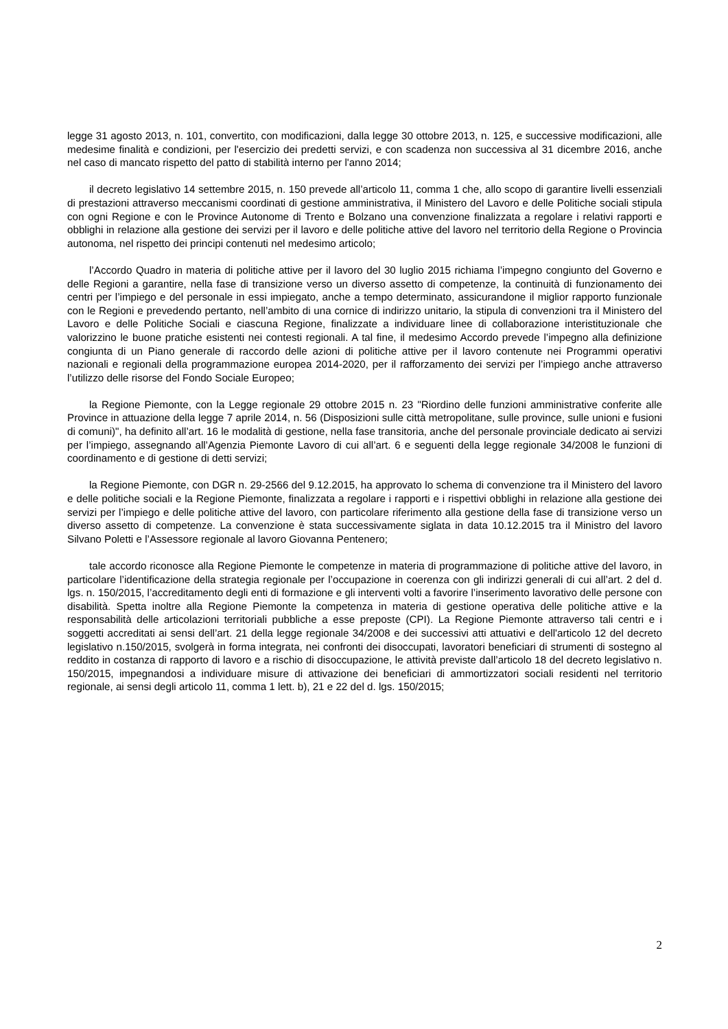legge 31 agosto 2013, n. 101, convertito, con modificazioni, dalla legge 30 ottobre 2013, n. 125, e successive modificazioni, alle medesime finalità e condizioni, per l'esercizio dei predetti servizi, e con scadenza non successiva al 31 dicembre 2016, anche nel caso di mancato rispetto del patto di stabilità interno per l'anno 2014;
il decreto legislativo 14 settembre 2015, n. 150 prevede all’articolo 11, comma 1 che, allo scopo di garantire livelli essenziali di prestazioni attraverso meccanismi coordinati di gestione amministrativa, il Ministero del Lavoro e delle Politiche sociali stipula con ogni Regione e con le Province Autonome di Trento e Bolzano una convenzione finalizzata a regolare i relativi rapporti e obblighi in relazione alla gestione dei servizi per il lavoro e delle politiche attive del lavoro nel territorio della Regione o Provincia autonoma, nel rispetto dei principi contenuti nel medesimo articolo;
l’Accordo Quadro in materia di politiche attive per il lavoro del 30 luglio 2015 richiama l’impegno congiunto del Governo e delle Regioni a garantire, nella fase di transizione verso un diverso assetto di competenze, la continuità di funzionamento dei centri per l’impiego e del personale in essi impiegato, anche a tempo determinato, assicurandone il miglior rapporto funzionale con le Regioni e prevedendo pertanto, nell’ambito di una cornice di indirizzo unitario, la stipula di convenzioni tra il Ministero del Lavoro e delle Politiche Sociali e ciascuna Regione, finalizzate a individuare linee di collaborazione interistituzionale che valorizzino le buone pratiche esistenti nei contesti regionali. A tal fine, il medesimo Accordo prevede l’impegno alla definizione congiunta di un Piano generale di raccordo delle azioni di politiche attive per il lavoro contenute nei Programmi operativi nazionali e regionali della programmazione europea 2014-2020, per il rafforzamento dei servizi per l’impiego anche attraverso l’utilizzo delle risorse del Fondo Sociale Europeo;
la Regione Piemonte, con la Legge regionale 29 ottobre 2015 n. 23 "Riordino delle funzioni amministrative conferite alle Province in attuazione della legge 7 aprile 2014, n. 56 (Disposizioni sulle città metropolitane, sulle province, sulle unioni e fusioni di comuni)", ha definito all’art. 16 le modalità di gestione, nella fase transitoria, anche del personale provinciale dedicato ai servizi per l’impiego, assegnando all’Agenzia Piemonte Lavoro di cui all’art. 6 e seguenti della legge regionale 34/2008 le funzioni di coordinamento e di gestione di detti servizi;
la Regione Piemonte, con DGR n. 29-2566 del 9.12.2015, ha approvato lo schema di convenzione tra il Ministero del lavoro e delle politiche sociali e la Regione Piemonte, finalizzata a regolare i rapporti e i rispettivi obblighi in relazione alla gestione dei servizi per l’impiego e delle politiche attive del lavoro, con particolare riferimento alla gestione della fase di transizione verso un diverso assetto di competenze. La convenzione è stata successivamente siglata in data 10.12.2015 tra il Ministro del lavoro Silvano Poletti e l’Assessore regionale al lavoro Giovanna Pentenero;
tale accordo riconosce alla Regione Piemonte le competenze in materia di programmazione di politiche attive del lavoro, in particolare l’identificazione della strategia regionale per l’occupazione in coerenza con gli indirizzi generali di cui all’art. 2 del d. lgs. n. 150/2015, l’accreditamento degli enti di formazione e gli interventi volti a favorire l’inserimento lavorativo delle persone con disabilità. Spetta inoltre alla Regione Piemonte la competenza in materia di gestione operativa delle politiche attive e la responsabilità delle articolazioni territoriali pubbliche a esse preposte (CPI). La Regione Piemonte attraverso tali centri e i soggetti accreditati ai sensi dell’art. 21 della legge regionale 34/2008 e dei successivi atti attuativi e dell'articolo 12 del decreto legislativo n.150/2015, svolgerà in forma integrata, nei confronti dei disoccupati, lavoratori beneficiari di strumenti di sostegno al reddito in costanza di rapporto di lavoro e a rischio di disoccupazione, le attività previste dall’articolo 18 del decreto legislativo n. 150/2015, impegnandosi a individuare misure di attivazione dei beneficiari di ammortizzatori sociali residenti nel territorio regionale, ai sensi degli articolo 11, comma 1 lett. b), 21 e 22 del d. lgs. 150/2015;
2